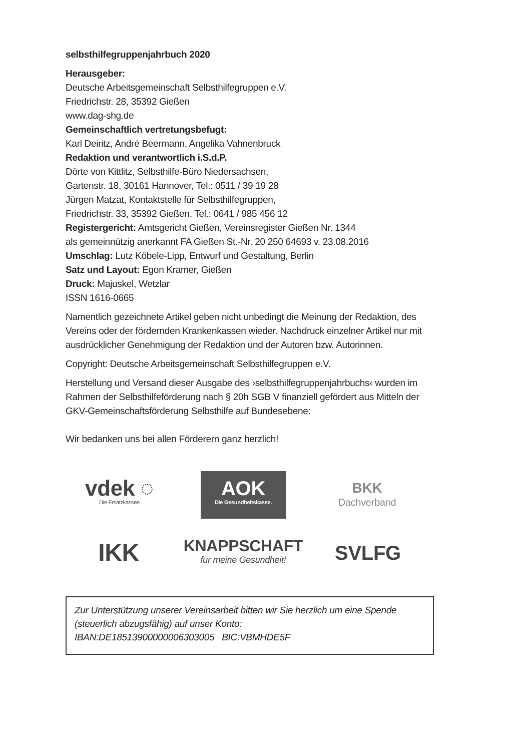selbsthilfegruppenjahrbuch 2020
Herausgeber:
Deutsche Arbeitsgemeinschaft Selbsthilfegruppen e.V.
Friedrichstr. 28, 35392 Gießen
www.dag-shg.de
Gemeinschaftlich vertretungsbefugt:
Karl Deiritz, André Beermann, Angelika Vahnenbruck
Redaktion und verantwortlich i.S.d.P.
Dörte von Kittlitz, Selbsthilfe-Büro Niedersachsen,
Gartenstr. 18, 30161 Hannover, Tel.: 0511 / 39 19 28
Jürgen Matzat, Kontaktstelle für Selbsthilfegruppen,
Friedrichstr. 33, 35392 Gießen, Tel.: 0641 / 985 456 12
Registergericht: Amtsgericht Gießen, Vereinsregister Gießen Nr. 1344
als gemeinnützig anerkannt FA Gießen St.-Nr. 20 250 64693 v. 23.08.2016
Umschlag: Lutz Köbele-Lipp, Entwurf und Gestaltung, Berlin
Satz und Layout: Egon Kramer, Gießen
Druck: Majuskel, Wetzlar
ISSN 1616-0665
Namentlich gezeichnete Artikel geben nicht unbedingt die Meinung der Redaktion, des Vereins oder der fördernden Krankenkassen wieder. Nachdruck einzelner Artikel nur mit ausdrücklicher Genehmigung der Redaktion und der Autoren bzw. Autorinnen.
Copyright: Deutsche Arbeitsgemeinschaft Selbsthilfegruppen e.V.
Herstellung und Versand dieser Ausgabe des ›selbsthilfegruppenjahrbuchs‹ wurden im Rahmen der Selbsthilfeförderung nach § 20h SGB V finanziell gefördert aus Mitteln der GKV-Gemeinschaftsförderung Selbsthilfe auf Bundesebene:
Wir bedanken uns bei allen Förderern ganz herzlich!
vdek ◌
Die Ersatzkassen
AOK
Die Gesundheitskasse.
BKK
Dachverband
IKK
KNAPPSCHAFT
für meine Gesundheit!
SVLFG
Zur Unterstützung unserer Vereinsarbeit bitten wir Sie herzlich um eine Spende (steuerlich abzugsfähig) auf unser Konto:
IBAN:DE18513900000006303005 BIC:VBMHDE5F